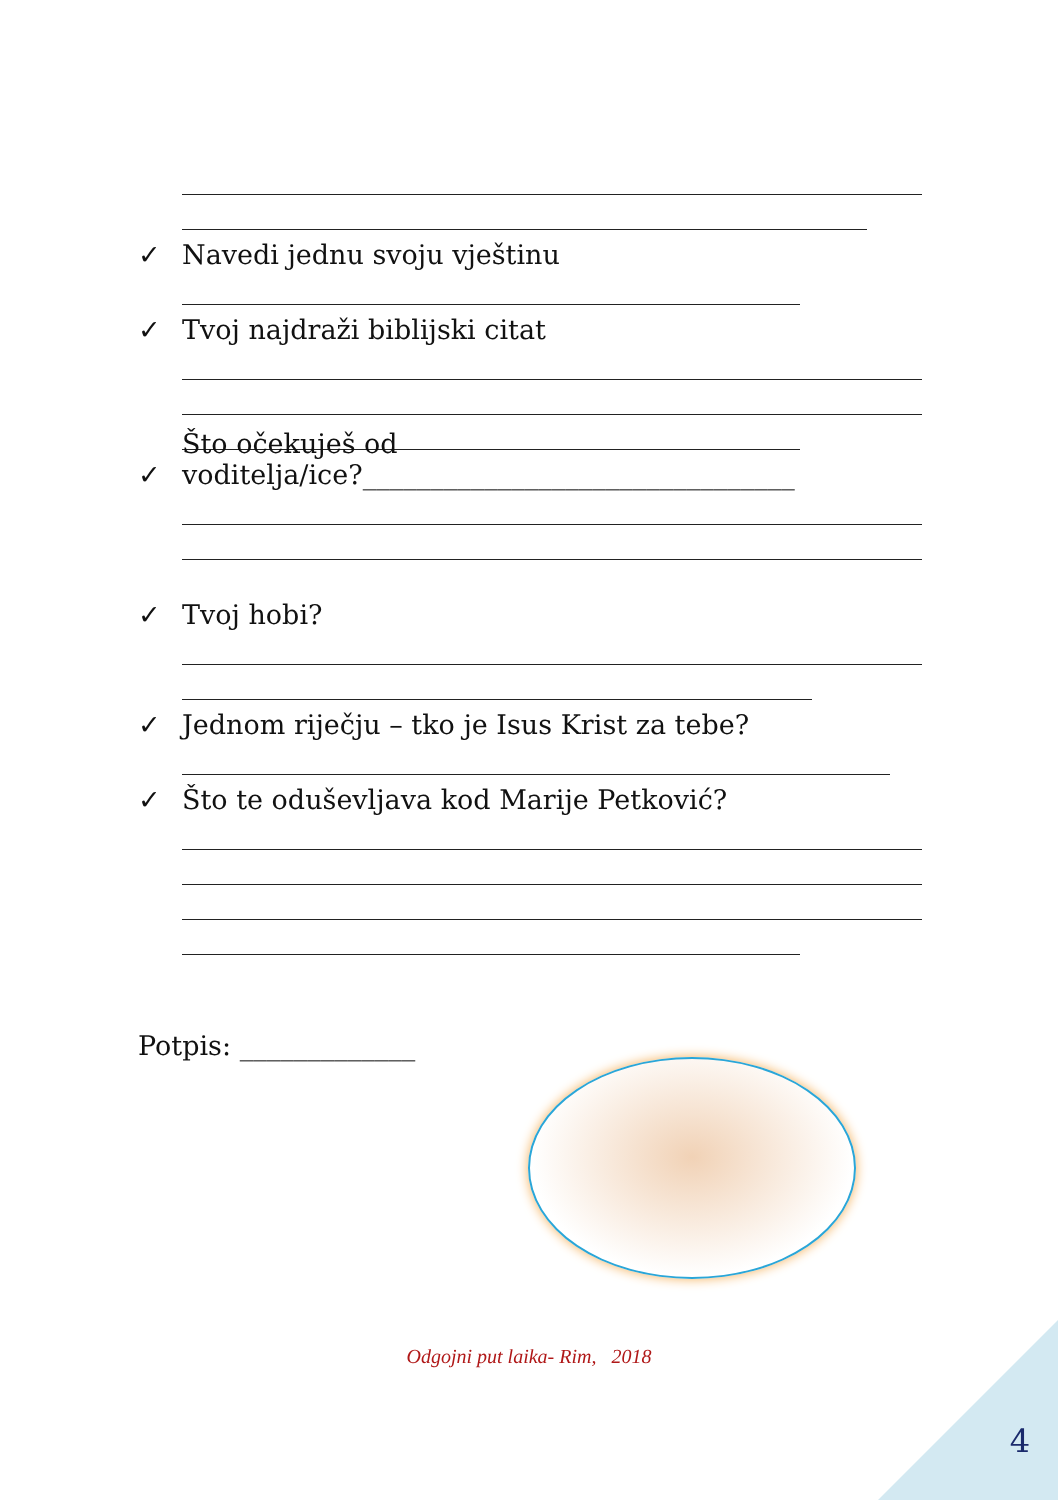✓ Navedi jednu svoju vještinu
✓ Tvoj najdraži biblijski citat
✓ Što očekuješ od
voditelja/ice?________________________________
✓ Tvoj hobi?
✓ Jednom riječju – tko je Isus Krist za tebe?
✓ Što te oduševljava kod Marije Petković?
Potpis: _____________
Odgojni put laika- Rim, 2018
4